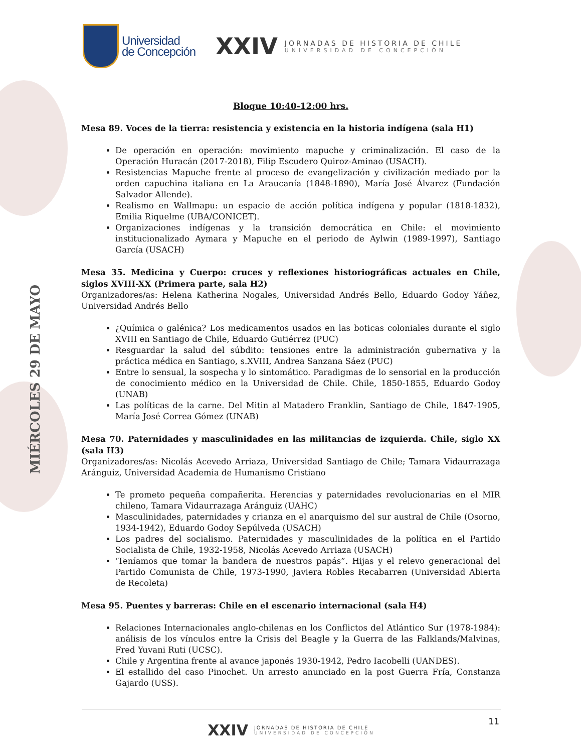Universidad
de Concepción
XXIV
JORNADAS DE HISTORIA DE CHILE
UNIVERSIDAD DE CONCEPCIÓN
MIÉRCOLES 29 DE MAYO
Bloque 10:40-12:00 hrs.
Mesa 89. Voces de la tierra: resistencia y existencia en la historia indígena (sala H1)
De operación en operación: movimiento mapuche y criminalización. El caso de la Operación Huracán (2017-2018), Filip Escudero Quiroz-Aminao (USACH).
Resistencias Mapuche frente al proceso de evangelización y civilización mediado por la orden capuchina italiana en La Araucanía (1848-1890), María José Álvarez (Fundación Salvador Allende).
Realismo en Wallmapu: un espacio de acción política indígena y popular (1818-1832), Emilia Riquelme (UBA/CONICET).
Organizaciones indígenas y la transición democrática en Chile: el movimiento institucionalizado Aymara y Mapuche en el periodo de Aylwin (1989-1997), Santiago García (USACH)
Mesa 35. Medicina y Cuerpo: cruces y reflexiones historiográficas actuales en Chile, siglos XVIII-XX (Primera parte, sala H2)
Organizadores/as: Helena Katherina Nogales, Universidad Andrés Bello, Eduardo Godoy Yáñez, Universidad Andrés Bello
¿Química o galénica? Los medicamentos usados en las boticas coloniales durante el siglo XVIII en Santiago de Chile, Eduardo Gutiérrez (PUC)
Resguardar la salud del súbdito: tensiones entre la administración gubernativa y la práctica médica en Santiago, s.XVIII, Andrea Sanzana Sáez (PUC)
Entre lo sensual, la sospecha y lo sintomático. Paradigmas de lo sensorial en la producción de conocimiento médico en la Universidad de Chile. Chile, 1850-1855, Eduardo Godoy (UNAB)
Las políticas de la carne. Del Mitin al Matadero Franklin, Santiago de Chile, 1847-1905, María José Correa Gómez (UNAB)
Mesa 70. Paternidades y masculinidades en las militancias de izquierda. Chile, siglo XX (sala H3)
Organizadores/as: Nicolás Acevedo Arriaza, Universidad Santiago de Chile; Tamara Vidaurrazaga Aránguiz, Universidad Academia de Humanismo Cristiano
Te prometo pequeña compañerita. Herencias y paternidades revolucionarias en el MIR chileno, Tamara Vidaurrazaga Aránguiz (UAHC)
Masculinidades, paternidades y crianza en el anarquismo del sur austral de Chile (Osorno, 1934-1942), Eduardo Godoy Sepúlveda (USACH)
Los padres del socialismo. Paternidades y masculinidades de la política en el Partido Socialista de Chile, 1932-1958, Nicolás Acevedo Arriaza (USACH)
‘Teníamos que tomar la bandera de nuestros papás”. Hijas y el relevo generacional del Partido Comunista de Chile, 1973-1990, Javiera Robles Recabarren (Universidad Abierta de Recoleta)
Mesa 95. Puentes y barreras: Chile en el escenario internacional (sala H4)
Relaciones Internacionales anglo-chilenas en los Conflictos del Atlántico Sur (1978-1984): análisis de los vínculos entre la Crisis del Beagle y la Guerra de las Falklands/Malvinas, Fred Yuvani Ruti (UCSC).
Chile y Argentina frente al avance japonés 1930-1942, Pedro Iacobelli (UANDES).
El estallido del caso Pinochet. Un arresto anunciado en la post Guerra Fría, Constanza Gajardo (USS).
11
XXIV
JORNADAS DE HISTORIA DE CHILE
UNIVERSIDAD DE CONCEPCIÓN